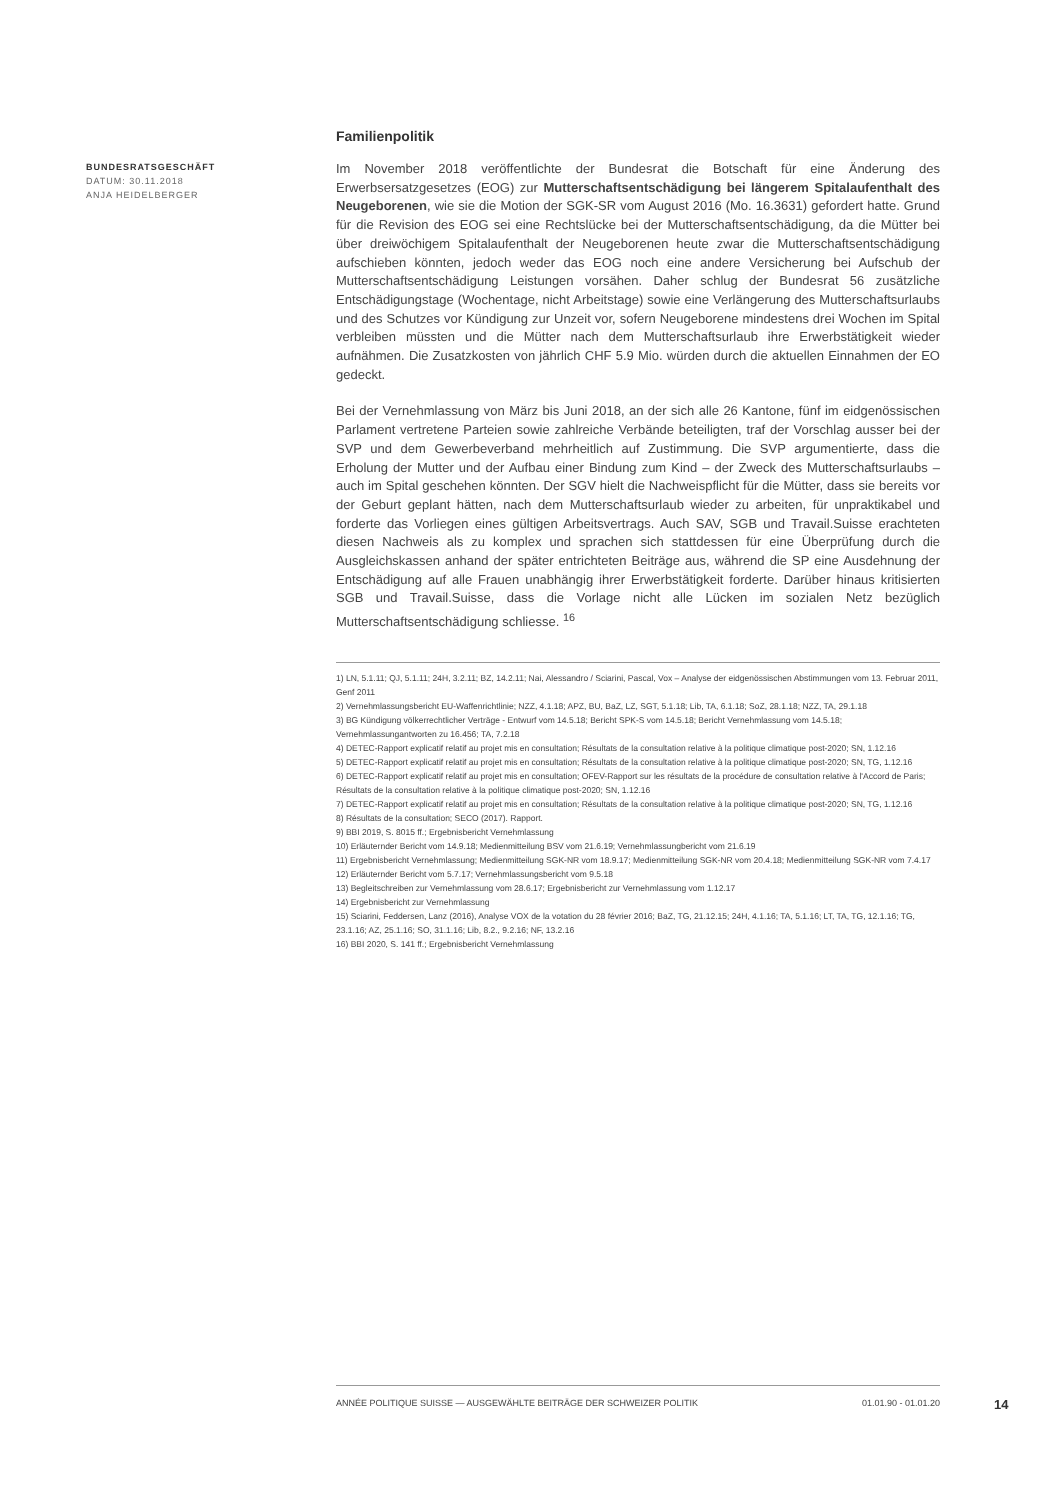BUNDESRATSGESCHÄFT
DATUM: 30.11.2018
ANJA HEIDELBERGER
Familienpolitik
Im November 2018 veröffentlichte der Bundesrat die Botschaft für eine Änderung des Erwerbsersatzgesetzes (EOG) zur Mutterschaftsentschädigung bei längerem Spitalaufenthalt des Neugeborenen, wie sie die Motion der SGK-SR vom August 2016 (Mo. 16.3631) gefordert hatte. Grund für die Revision des EOG sei eine Rechtslücke bei der Mutterschaftsentschädigung, da die Mütter bei über dreiwöchigem Spitalaufenthalt der Neugeborenen heute zwar die Mutterschaftsentschädigung aufschieben könnten, jedoch weder das EOG noch eine andere Versicherung bei Aufschub der Mutterschaftsentschädigung Leistungen vorsähen. Daher schlug der Bundesrat 56 zusätzliche Entschädigungstage (Wochentage, nicht Arbeitstage) sowie eine Verlängerung des Mutterschaftsurlaubs und des Schutzes vor Kündigung zur Unzeit vor, sofern Neugeborene mindestens drei Wochen im Spital verbleiben müssten und die Mütter nach dem Mutterschaftsurlaub ihre Erwerbstätigkeit wieder aufnähmen. Die Zusatzkosten von jährlich CHF 5.9 Mio. würden durch die aktuellen Einnahmen der EO gedeckt.
Bei der Vernehmlassung von März bis Juni 2018, an der sich alle 26 Kantone, fünf im eidgenössischen Parlament vertretene Parteien sowie zahlreiche Verbände beteiligten, traf der Vorschlag ausser bei der SVP und dem Gewerbeverband mehrheitlich auf Zustimmung. Die SVP argumentierte, dass die Erholung der Mutter und der Aufbau einer Bindung zum Kind – der Zweck des Mutterschaftsurlaubs – auch im Spital geschehen könnten. Der SGV hielt die Nachweispflicht für die Mütter, dass sie bereits vor der Geburt geplant hätten, nach dem Mutterschaftsurlaub wieder zu arbeiten, für unpraktikabel und forderte das Vorliegen eines gültigen Arbeitsvertrags. Auch SAV, SGB und Travail.Suisse erachteten diesen Nachweis als zu komplex und sprachen sich stattdessen für eine Überprüfung durch die Ausgleichskassen anhand der später entrichteten Beiträge aus, während die SP eine Ausdehnung der Entschädigung auf alle Frauen unabhängig ihrer Erwerbstätigkeit forderte. Darüber hinaus kritisierten SGB und Travail.Suisse, dass die Vorlage nicht alle Lücken im sozialen Netz bezüglich Mutterschaftsentschädigung schliesse. <sup>16</sup>
1) LN, 5.1.11; QJ, 5.1.11; 24H, 3.2.11; BZ, 14.2.11; Nai, Alessandro / Sciarini, Pascal, Vox – Analyse der eidgenössischen Abstimmungen vom 13. Februar 2011, Genf 2011
2) Vernehmlassungsbericht EU-Waffenrichtlinie; NZZ, 4.1.18; APZ, BU, BaZ, LZ, SGT, 5.1.18; Lib, TA, 6.1.18; SoZ, 28.1.18; NZZ, TA, 29.1.18
3) BG Kündigung völkerrechtlicher Verträge - Entwurf vom 14.5.18; Bericht SPK-S vom 14.5.18; Bericht Vernehmlassung vom 14.5.18; Vernehmlassungantworten zu 16.456; TA, 7.2.18
4) DETEC-Rapport explicatif relatif au projet mis en consultation; Résultats de la consultation relative à la politique climatique post-2020; SN, 1.12.16
5) DETEC-Rapport explicatif relatif au projet mis en consultation; Résultats de la consultation relative à la politique climatique post-2020; SN, TG, 1.12.16
6) DETEC-Rapport explicatif relatif au projet mis en consultation; OFEV-Rapport sur les résultats de la procédure de consultation relative à l'Accord de Paris; Résultats de la consultation relative à la politique climatique post-2020; SN, 1.12.16
7) DETEC-Rapport explicatif relatif au projet mis en consultation; Résultats de la consultation relative à la politique climatique post-2020; SN, TG, 1.12.16
8) Résultats de la consultation; SECO (2017). Rapport.
9) BBI 2019, S. 8015 ff.; Ergebnisbericht Vernehmlassung
10) Erläuternder Bericht vom 14.9.18; Medienmitteilung BSV vom 21.6.19; Vernehmlassungbericht vom 21.6.19
11) Ergebnisbericht Vernehmlassung; Medienmitteilung SGK-NR vom 18.9.17; Medienmitteilung SGK-NR vom 20.4.18; Medienmitteilung SGK-NR vom 7.4.17
12) Erläuternder Bericht vom 5.7.17; Vernehmlassungsbericht vom 9.5.18
13) Begleitschreiben zur Vernehmlassung vom 28.6.17; Ergebnisbericht zur Vernehmlassung vom 1.12.17
14) Ergebnisbericht zur Vernehmlassung
15) Sciarini, Feddersen, Lanz (2016), Analyse VOX de la votation du 28 février 2016; BaZ, TG, 21.12.15; 24H, 4.1.16; TA, 5.1.16; LT, TA, TG, 12.1.16; TG, 23.1.16; AZ, 25.1.16; SO, 31.1.16; Lib, 8.2., 9.2.16; NF, 13.2.16
16) BBI 2020, S. 141 ff.; Ergebnisbericht Vernehmlassung
ANNÉE POLITIQUE SUISSE — AUSGEWÄHLTE BEITRÄGE DER SCHWEIZER POLITIK 01.01.90 - 01.01.20
14